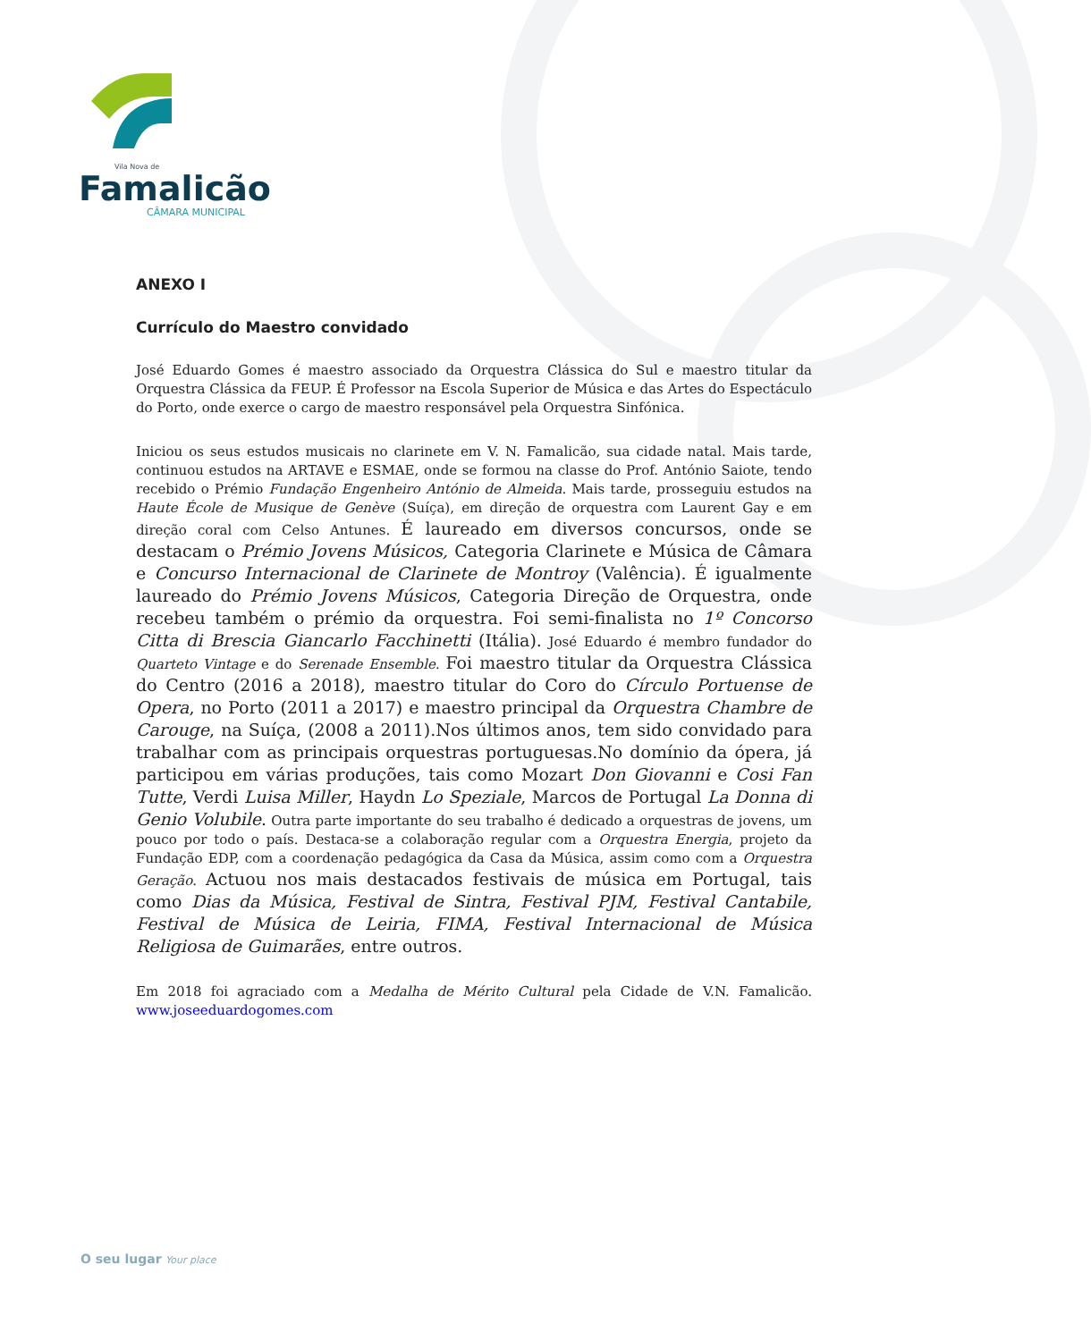Vila Nova de
Famalicão
CÂMARA MUNICIPAL
ANEXO I
Currículo do Maestro convidado
José Eduardo Gomes é maestro associado da Orquestra Clássica do Sul e maestro titular da Orquestra Clássica da FEUP. É Professor na Escola Superior de Música e das Artes do Espectáculo do Porto, onde exerce o cargo de maestro responsável pela Orquestra Sinfónica.
Iniciou os seus estudos musicais no clarinete em V. N. Famalicão, sua cidade natal. Mais tarde, continuou estudos na ARTAVE e ESMAE, onde se formou na classe do Prof. António Saiote, tendo recebido o Prémio Fundação Engenheiro António de Almeida. Mais tarde, prosseguiu estudos na Haute École de Musique de Genève (Suíça), em direção de orquestra com Laurent Gay e em direção coral com Celso Antunes. É laureado em diversos concursos, onde se destacam o Prémio Jovens Músicos, Categoria Clarinete e Música de Câmara e Concurso Internacional de Clarinete de Montroy (Valência). É igualmente laureado do Prémio Jovens Músicos, Categoria Direção de Orquestra, onde recebeu também o prémio da orquestra. Foi semi-finalista no 1º Concorso Citta di Brescia Giancarlo Facchinetti (Itália). José Eduardo é membro fundador do Quarteto Vintage e do Serenade Ensemble. Foi maestro titular da Orquestra Clássica do Centro (2016 a 2018), maestro titular do Coro do Círculo Portuense de Opera, no Porto (2011 a 2017) e maestro principal da Orquestra Chambre de Carouge, na Suíça, (2008 a 2011).Nos últimos anos, tem sido convidado para trabalhar com as principais orquestras portuguesas.No domínio da ópera, já participou em várias produções, tais como Mozart Don Giovanni e Cosi Fan Tutte, Verdi Luisa Miller, Haydn Lo Speziale, Marcos de Portugal La Donna di Genio Volubile. Outra parte importante do seu trabalho é dedicado a orquestras de jovens, um pouco por todo o país. Destaca-se a colaboração regular com a Orquestra Energia, projeto da Fundação EDP, com a coordenação pedagógica da Casa da Música, assim como com a Orquestra Geração. Actuou nos mais destacados festivais de música em Portugal, tais como Dias da Música, Festival de Sintra, Festival PJM, Festival Cantabile, Festival de Música de Leiria, FIMA, Festival Internacional de Música Religiosa de Guimarães, entre outros.
Em 2018 foi agraciado com a Medalha de Mérito Cultural pela Cidade de V.N. Famalicão. www.joseeduardogomes.com
O seu lugar Your place